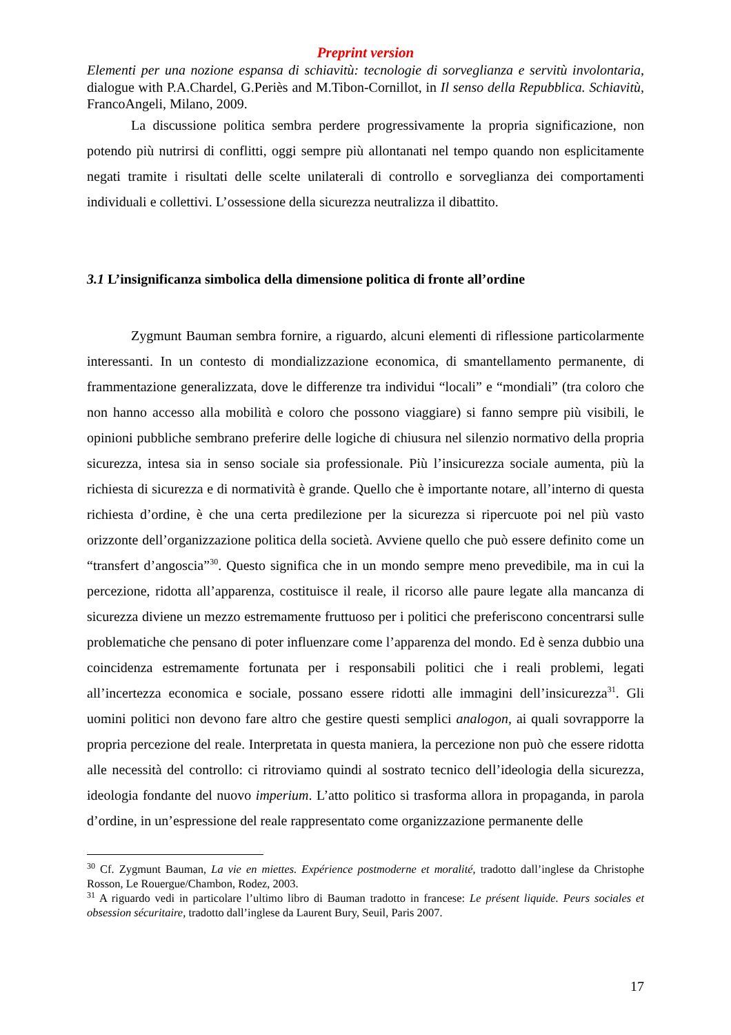Preprint version
Elementi per una nozione espansa di schiavitù: tecnologie di sorveglianza e servitù involontaria, dialogue with P.A.Chardel, G.Periès and M.Tibon-Cornillot, in Il senso della Repubblica. Schiavitù, FrancoAngeli, Milano, 2009.
La discussione politica sembra perdere progressivamente la propria significazione, non potendo più nutrirsi di conflitti, oggi sempre più allontanati nel tempo quando non esplicitamente negati tramite i risultati delle scelte unilaterali di controllo e sorveglianza dei comportamenti individuali e collettivi. L’ossessione della sicurezza neutralizza il dibattito.
3.1 L’insignificanza simbolica della dimensione politica di fronte all’ordine
Zygmunt Bauman sembra fornire, a riguardo, alcuni elementi di riflessione particolarmente interessanti. In un contesto di mondializzazione economica, di smantellamento permanente, di frammentazione generalizzata, dove le differenze tra individui “locali” e “mondiali” (tra coloro che non hanno accesso alla mobilità e coloro che possono viaggiare) si fanno sempre più visibili, le opinioni pubbliche sembrano preferire delle logiche di chiusura nel silenzio normativo della propria sicurezza, intesa sia in senso sociale sia professionale. Più l’insicurezza sociale aumenta, più la richiesta di sicurezza e di normatività è grande. Quello che è importante notare, all’interno di questa richiesta d’ordine, è che una certa predilezione per la sicurezza si ripercuote poi nel più vasto orizzonte dell’organizzazione politica della società. Avviene quello che può essere definito come un “transfert d’angoscia”<sup>30</sup>. Questo significa che in un mondo sempre meno prevedibile, ma in cui la percezione, ridotta all’apparenza, costituisce il reale, il ricorso alle paure legate alla mancanza di sicurezza diviene un mezzo estremamente fruttuoso per i politici che preferiscono concentrarsi sulle problematiche che pensano di poter influenzare come l’apparenza del mondo. Ed è senza dubbio una coincidenza estremamente fortunata per i responsabili politici che i reali problemi, legati all’incertezza economica e sociale, possano essere ridotti alle immagini dell’insicurezza<sup>31</sup>. Gli uomini politici non devono fare altro che gestire questi semplici analogon, ai quali sovrapporre la propria percezione del reale. Interpretata in questa maniera, la percezione non può che essere ridotta alle necessità del controllo: ci ritroviamo quindi al sostrato tecnico dell’ideologia della sicurezza, ideologia fondante del nuovo imperium. L’atto politico si trasforma allora in propaganda, in parola d’ordine, in un’espressione del reale rappresentato come organizzazione permanente delle
<sup>30</sup> Cf. Zygmunt Bauman, La vie en miettes. Expérience postmoderne et moralité, tradotto dall’inglese da Christophe Rosson, Le Rouergue/Chambon, Rodez, 2003.
<sup>31</sup> A riguardo vedi in particolare l’ultimo libro di Bauman tradotto in francese: Le présent liquide. Peurs sociales et obsession sécuritaire, tradotto dall’inglese da Laurent Bury, Seuil, Paris 2007.
17